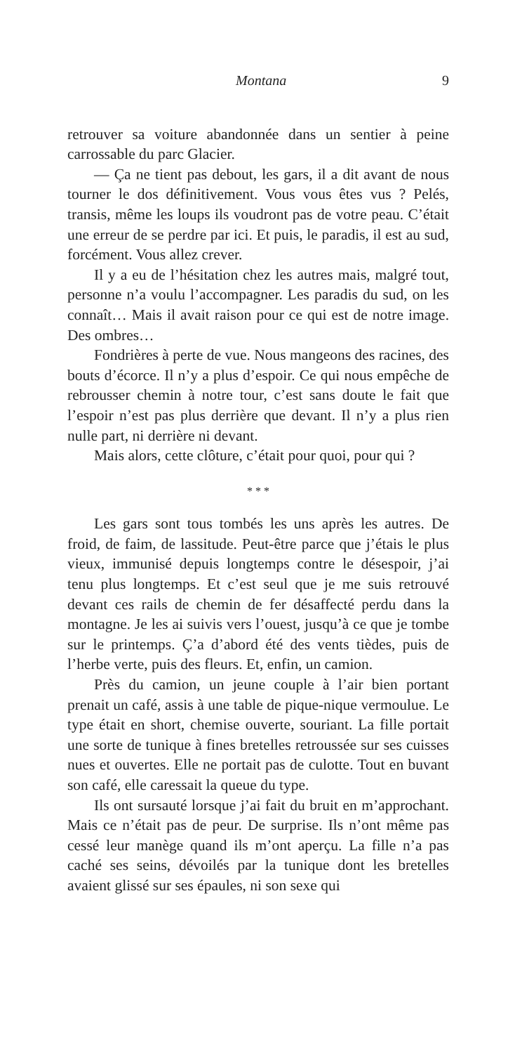Montana 9
retrouver sa voiture abandonnée dans un sentier à peine carrossable du parc Glacier.
— Ça ne tient pas debout, les gars, il a dit avant de nous tourner le dos définitivement. Vous vous êtes vus ? Pelés, transis, même les loups ils voudront pas de votre peau. C’était une erreur de se perdre par ici. Et puis, le paradis, il est au sud, forcément. Vous allez crever.
Il y a eu de l’hésitation chez les autres mais, malgré tout, personne n’a voulu l’accompagner. Les paradis du sud, on les connaît… Mais il avait raison pour ce qui est de notre image. Des ombres…
Fondrières à perte de vue. Nous mangeons des racines, des bouts d’écorce. Il n’y a plus d’espoir. Ce qui nous empêche de rebrousser chemin à notre tour, c’est sans doute le fait que l’espoir n’est pas plus derrière que devant. Il n’y a plus rien nulle part, ni derrière ni devant.
Mais alors, cette clôture, c’était pour quoi, pour qui ?
* * *
Les gars sont tous tombés les uns après les autres. De froid, de faim, de lassitude. Peut-être parce que j’étais le plus vieux, immunisé depuis longtemps contre le désespoir, j’ai tenu plus longtemps. Et c’est seul que je me suis retrouvé devant ces rails de chemin de fer désaffecté perdu dans la montagne. Je les ai suivis vers l’ouest, jusqu’à ce que je tombe sur le printemps. Ç’a d’abord été des vents tièdes, puis de l’herbe verte, puis des fleurs. Et, enfin, un camion.
Près du camion, un jeune couple à l’air bien portant prenait un café, assis à une table de pique-nique vermoulue. Le type était en short, chemise ouverte, souriant. La fille portait une sorte de tunique à fines bretelles retroussée sur ses cuisses nues et ouvertes. Elle ne portait pas de culotte. Tout en buvant son café, elle caressait la queue du type.
Ils ont sursauté lorsque j’ai fait du bruit en m’approchant. Mais ce n’était pas de peur. De surprise. Ils n’ont même pas cessé leur manège quand ils m’ont aperçu. La fille n’a pas caché ses seins, dévoilés par la tunique dont les bretelles avaient glissé sur ses épaules, ni son sexe qui